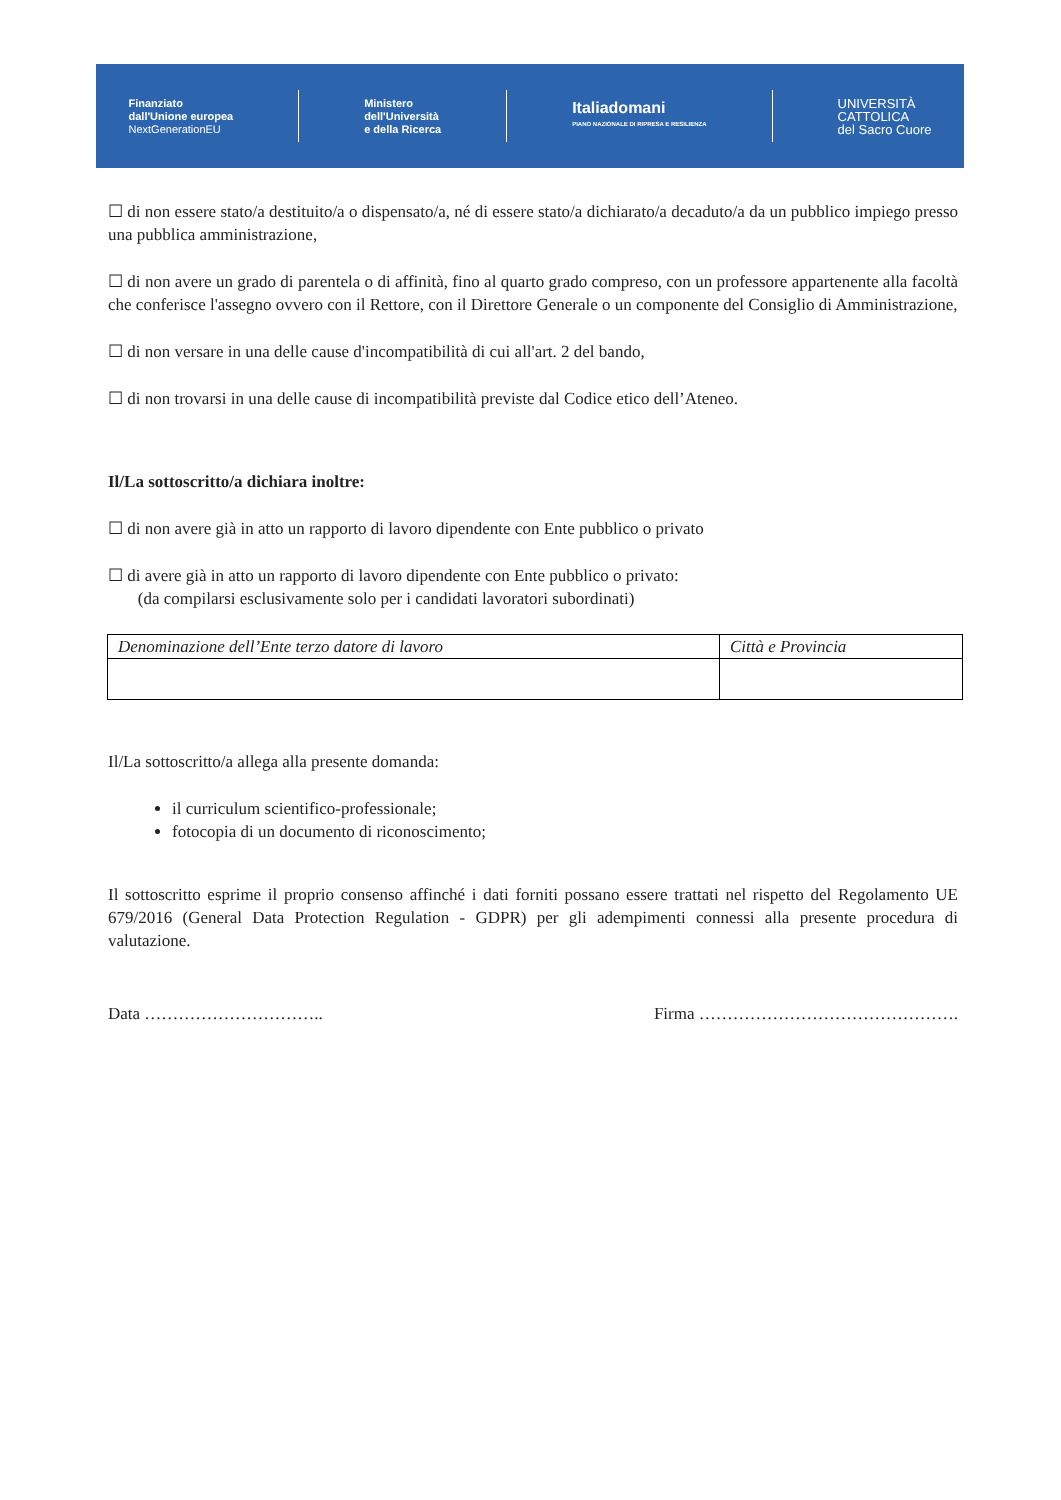Finanziato
dall'Unione europea
NextGenerationEU
Ministero
dell'Università
e della Ricerca
Italiadomani
PIANO NAZIONALE DI RIPRESA E RESILIENZA
UNIVERSITÀ
CATTOLICA
del Sacro Cuore
☐ di non essere stato/a destituito/a o dispensato/a, né di essere stato/a dichiarato/a decaduto/a da un pubblico impiego presso una pubblica amministrazione,
☐ di non avere un grado di parentela o di affinità, fino al quarto grado compreso, con un professore appartenente alla facoltà che conferisce l'assegno ovvero con il Rettore, con il Direttore Generale o un componente del Consiglio di Amministrazione,
☐ di non versare in una delle cause d'incompatibilità di cui all'art. 2 del bando,
☐ di non trovarsi in una delle cause di incompatibilità previste dal Codice etico dell’Ateneo.
Il/La sottoscritto/a dichiara inoltre:
☐ di non avere già in atto un rapporto di lavoro dipendente con Ente pubblico o privato
☐ di avere già in atto un rapporto di lavoro dipendente con Ente pubblico o privato:
(da compilarsi esclusivamente solo per i candidati lavoratori subordinati)
| Denominazione dell’Ente terzo datore di lavoro | Città e Provincia |
| --- | --- |
Il/La sottoscritto/a allega alla presente domanda:
il curriculum scientifico-professionale;
fotocopia di un documento di riconoscimento;
Il sottoscritto esprime il proprio consenso affinché i dati forniti possano essere trattati nel rispetto del Regolamento UE 679/2016 (General Data Protection Regulation - GDPR) per gli adempimenti connessi alla presente procedura di valutazione.
Data ………………………….. Firma ……………………………………….